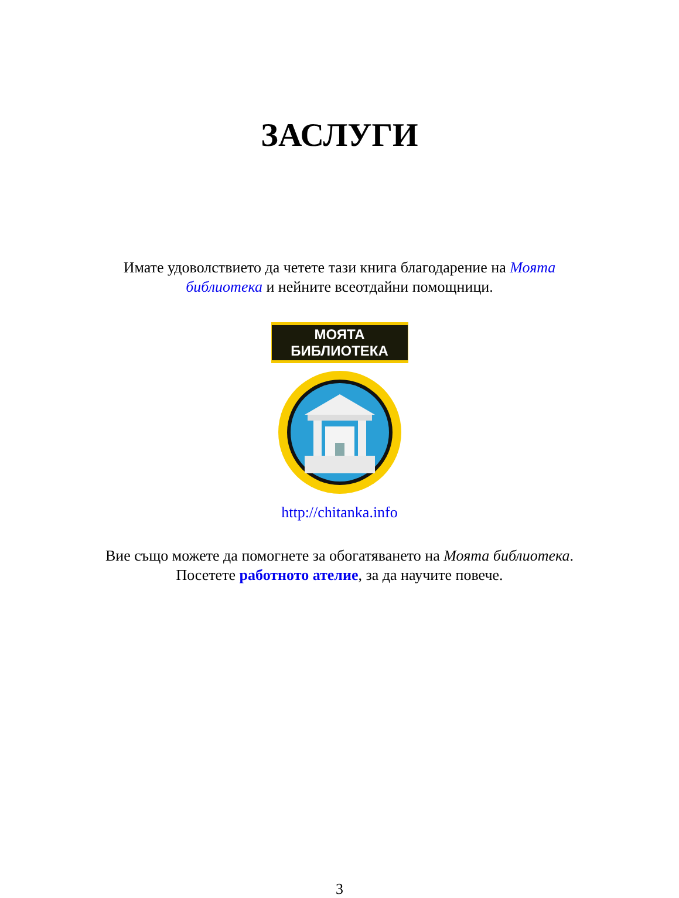ЗАСЛУГИ
Имате удоволствието да четете тази книга благодарение на Моята библиотека и нейните всеотдайни помощници.
МОЯТА БИБЛИОТЕКА
http://chitanka.info
Вие също можете да помогнете за обогатяването на Моята библиотека. Посетете работното ателие, за да научите повече.
3